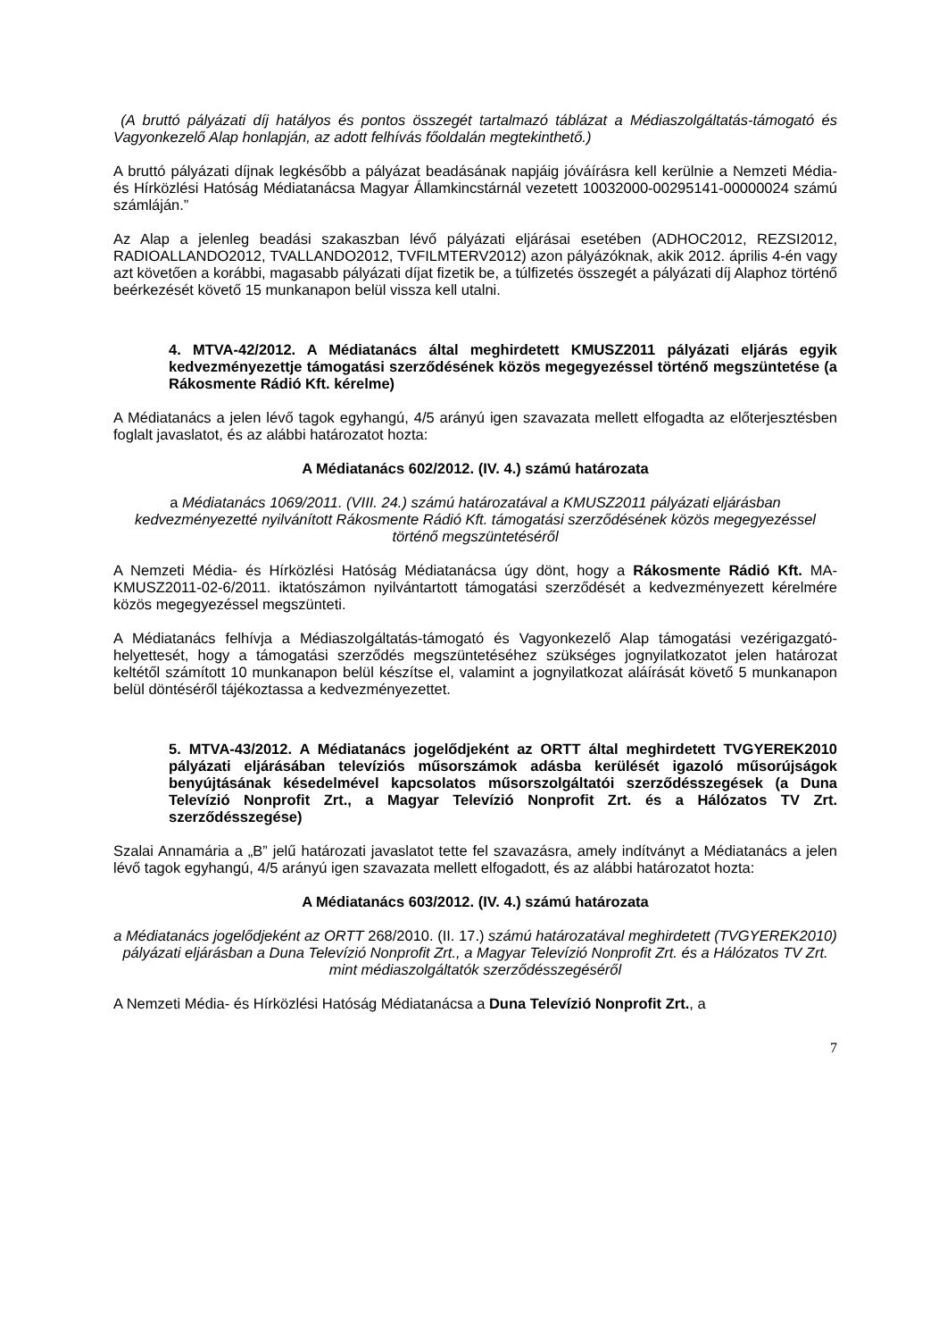(A bruttó pályázati díj hatályos és pontos összegét tartalmazó táblázat a Médiaszolgáltatás-támogató és Vagyonkezelő Alap honlapján, az adott felhívás főoldalán megtekinthető.)
A bruttó pályázati díjnak legkésőbb a pályázat beadásának napjáig jóváírásra kell kerülnie a Nemzeti Média- és Hírközlési Hatóság Médiatanácsa Magyar Államkincstárnál vezetett 10032000-00295141-00000024 számú számláján.”
Az Alap a jelenleg beadási szakaszban lévő pályázati eljárásai esetében (ADHOC2012, REZSI2012, RADIOALLANDO2012, TVALLANDO2012, TVFILMTERV2012) azon pályázóknak, akik 2012. április 4-én vagy azt követően a korábbi, magasabb pályázati díjat fizetik be, a túlfizetés összegét a pályázati díj Alaphoz történő beérkezését követő 15 munkanapon belül vissza kell utalni.
4. MTVA-42/2012. A Médiatanács által meghirdetett KMUSZ2011 pályázati eljárás egyik kedvezményezettje támogatási szerződésének közös megegyezéssel történő megszüntetése (a Rákosmente Rádió Kft. kérelme)
A Médiatanács a jelen lévő tagok egyhangú, 4/5 arányú igen szavazata mellett elfogadta az előterjesztésben foglalt javaslatot, és az alábbi határozatot hozta:
A Médiatanács 602/2012. (IV. 4.) számú határozata
a Médiatanács 1069/2011. (VIII. 24.) számú határozatával a KMUSZ2011 pályázati eljárásban kedvezményezetté nyilvánított Rákosmente Rádió Kft. támogatási szerződésének közös megegyezéssel történő megszüntetéséről
A Nemzeti Média- és Hírközlési Hatóság Médiatanácsa úgy dönt, hogy a Rákosmente Rádió Kft. MA-KMUSZ2011-02-6/2011. iktatószámon nyilvántartott támogatási szerződését a kedvezményezett kérelmére közös megegyezéssel megszünteti.
A Médiatanács felhívja a Médiaszolgáltatás-támogató és Vagyonkezelő Alap támogatási vezérigazgató-helyettesét, hogy a támogatási szerződés megszüntetéséhez szükséges jognyilatkozatot jelen határozat keltétől számított 10 munkanapon belül készítse el, valamint a jognyilatkozat aláírását követő 5 munkanapon belül döntéséről tájékoztassa a kedvezményezettet.
5. MTVA-43/2012. A Médiatanács jogelődjeként az ORTT által meghirdetett TVGYEREK2010 pályázati eljárásában televíziós műsorszámok adásba kerülését igazoló műsorújságok benyújtásának késedelmével kapcsolatos műsorszolgáltatói szerződésszegések (a Duna Televízió Nonprofit Zrt., a Magyar Televízió Nonprofit Zrt. és a Hálózatos TV Zrt. szerződésszegése)
Szalai Annamária a „B” jelű határozati javaslatot tette fel szavazásra, amely indítványt a Médiatanács a jelen lévő tagok egyhangú, 4/5 arányú igen szavazata mellett elfogadott, és az alábbi határozatot hozta:
A Médiatanács 603/2012. (IV. 4.) számú határozata
a Médiatanács jogelődjeként az ORTT 268/2010. (II. 17.) számú határozatával meghirdetett (TVGYEREK2010) pályázati eljárásban a Duna Televízió Nonprofit Zrt., a Magyar Televízió Nonprofit Zrt. és a Hálózatos TV Zrt. mint médiaszolgáltatók szerződésszegéséről
A Nemzeti Média- és Hírközlési Hatóság Médiatanácsa a Duna Televízió Nonprofit Zrt., a
7